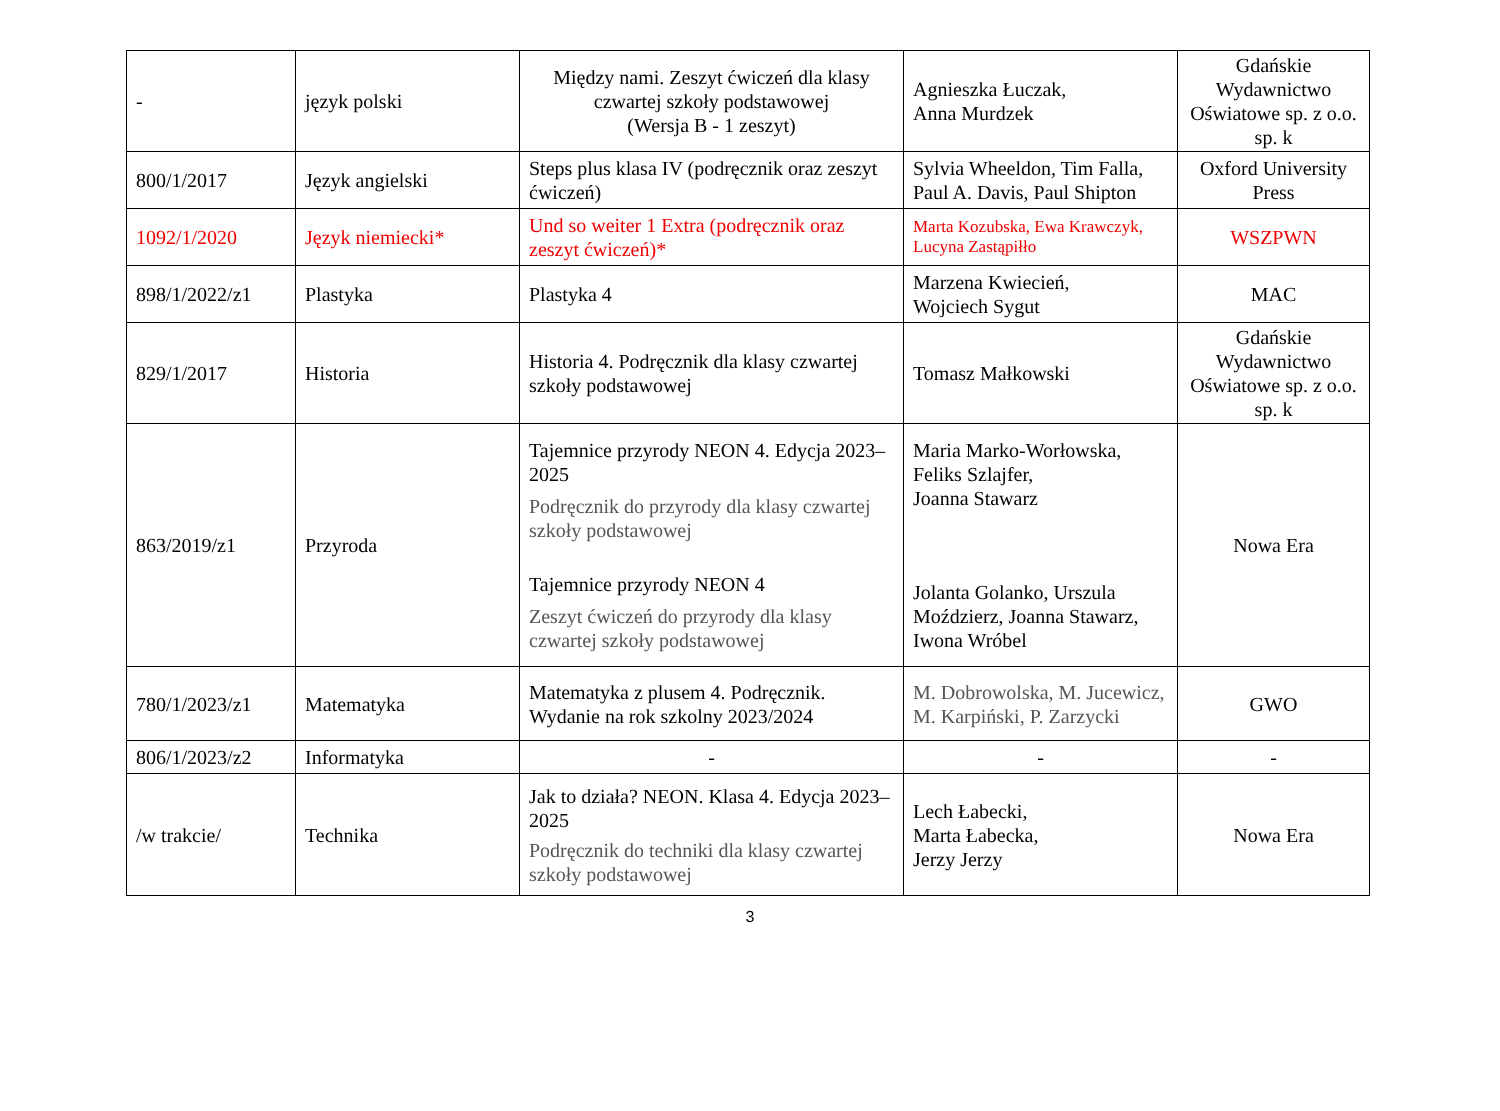| - | język polski | Między nami. Zeszyt ćwiczeń dla klasy czwartej szkoły podstawowej (Wersja B - 1 zeszyt) | Agnieszka Łuczak, Anna Murdzek | Gdańskie Wydawnictwo Oświatowe sp. z o.o. sp. k |
| 800/1/2017 | Język angielski | Steps plus klasa IV (podręcznik oraz zeszyt ćwiczeń) | Sylvia Wheeldon, Tim Falla, Paul A. Davis, Paul Shipton | Oxford University Press |
| 1092/1/2020 | Język niemiecki* | Und so weiter 1 Extra (podręcznik oraz zeszyt ćwiczeń)* | Marta Kozubska, Ewa Krawczyk, Lucyna Zastąpiłło | WSZPWN |
| 898/1/2022/z1 | Plastyka | Plastyka 4 | Marzena Kwiecień, Wojciech Sygut | MAC |
| 829/1/2017 | Historia | Historia 4. Podręcznik dla klasy czwartej szkoły podstawowej | Tomasz Małkowski | Gdańskie Wydawnictwo Oświatowe sp. z o.o. sp. k |
| 863/2019/z1 | Przyroda | Tajemnice przyrody NEON 4. Edycja 2023–2025 Podręcznik do przyrody dla klasy czwartej szkoły podstawowej Tajemnice przyrody NEON 4 Zeszyt ćwiczeń do przyrody dla klasy czwartej szkoły podstawowej | Maria Marko-Worłowska, Feliks Szlajfer, Joanna Stawarz Jolanta Golanko, Urszula Moździerz, Joanna Stawarz, Iwona Wróbel | Nowa Era |
| 780/1/2023/z1 | Matematyka | Matematyka z plusem 4. Podręcznik. Wydanie na rok szkolny 2023/2024 | M. Dobrowolska, M. Jucewicz, M. Karpiński, P. Zarzycki | GWO |
| 806/1/2023/z2 | Informatyka | - | - | - |
| /w trakcie/ | Technika | Jak to działa? NEON. Klasa 4. Edycja 2023–2025 Podręcznik do techniki dla klasy czwartej szkoły podstawowej | Lech Łabecki, Marta Łabecka, Jerzy Jerzy | Nowa Era |
3